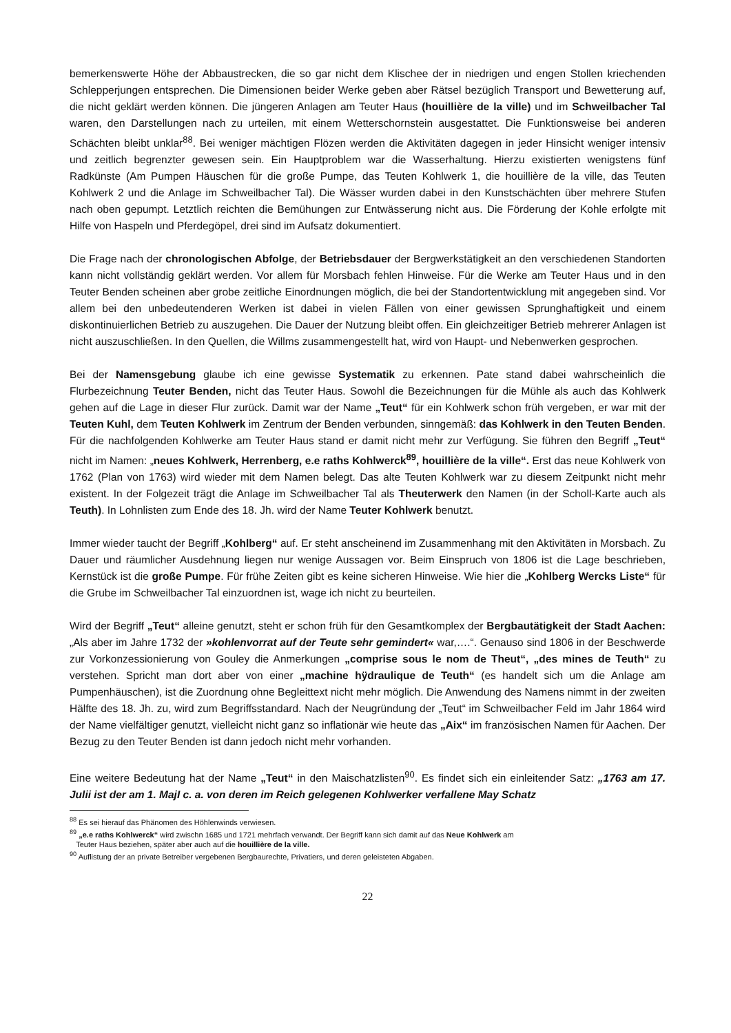bemerkenswerte Höhe der Abbaustrecken, die so gar nicht dem Klischee der in niedrigen und engen Stollen kriechenden Schlepperjungen entsprechen. Die Dimensionen beider Werke geben aber Rätsel bezüglich Transport und Bewetterung auf, die nicht geklärt werden können. Die jüngeren Anlagen am Teuter Haus (houillière de la ville) und im Schweilbacher Tal waren, den Darstellungen nach zu urteilen, mit einem Wetterschornstein ausgestattet. Die Funktionsweise bei anderen Schächten bleibt unklar<sup>88</sup>. Bei weniger mächtigen Flözen werden die Aktivitäten dagegen in jeder Hinsicht weniger intensiv und zeitlich begrenzter gewesen sein. Ein Hauptproblem war die Wasserhaltung. Hierzu existierten wenigstens fünf Radkünste (Am Pumpen Häuschen für die große Pumpe, das Teuten Kohlwerk 1, die houillière de la ville, das Teuten Kohlwerk 2 und die Anlage im Schweilbacher Tal). Die Wässer wurden dabei in den Kunstschächten über mehrere Stufen nach oben gepumpt. Letztlich reichten die Bemühungen zur Entwässerung nicht aus. Die Förderung der Kohle erfolgte mit Hilfe von Haspeln und Pferdegöpel, drei sind im Aufsatz dokumentiert.
Die Frage nach der chronologischen Abfolge, der Betriebsdauer der Bergwerkstätigkeit an den verschiedenen Standorten kann nicht vollständig geklärt werden. Vor allem für Morsbach fehlen Hinweise. Für die Werke am Teuter Haus und in den Teuter Benden scheinen aber grobe zeitliche Einordnungen möglich, die bei der Standortentwicklung mit angegeben sind. Vor allem bei den unbedeutenderen Werken ist dabei in vielen Fällen von einer gewissen Sprunghaftigkeit und einem diskontinuierlichen Betrieb zu auszugehen. Die Dauer der Nutzung bleibt offen. Ein gleichzeitiger Betrieb mehrerer Anlagen ist nicht auszuschließen. In den Quellen, die Willms zusammengestellt hat, wird von Haupt- und Nebenwerken gesprochen.
Bei der Namensgebung glaube ich eine gewisse Systematik zu erkennen. Pate stand dabei wahrscheinlich die Flurbezeichnung Teuter Benden, nicht das Teuter Haus. Sowohl die Bezeichnungen für die Mühle als auch das Kohlwerk gehen auf die Lage in dieser Flur zurück. Damit war der Name „Teut“ für ein Kohlwerk schon früh vergeben, er war mit der Teuten Kuhl, dem Teuten Kohlwerk im Zentrum der Benden verbunden, sinngemäß: das Kohlwerk in den Teuten Benden. Für die nachfolgenden Kohlwerke am Teuter Haus stand er damit nicht mehr zur Verfügung. Sie führen den Begriff „Teut“ nicht im Namen: „neues Kohlwerk, Herrenberg, e.e raths Kohlwerck<sup>89</sup>, houillière de la ville“. Erst das neue Kohlwerk von 1762 (Plan von 1763) wird wieder mit dem Namen belegt. Das alte Teuten Kohlwerk war zu diesem Zeitpunkt nicht mehr existent. In der Folgezeit trägt die Anlage im Schweilbacher Tal als Theuterwerk den Namen (in der Scholl-Karte auch als Teuth). In Lohnlisten zum Ende des 18. Jh. wird der Name Teuter Kohlwerk benutzt.
Immer wieder taucht der Begriff „Kohlberg“ auf. Er steht anscheinend im Zusammenhang mit den Aktivitäten in Morsbach. Zu Dauer und räumlicher Ausdehnung liegen nur wenige Aussagen vor. Beim Einspruch von 1806 ist die Lage beschrieben, Kernstück ist die große Pumpe. Für frühe Zeiten gibt es keine sicheren Hinweise. Wie hier die „Kohlberg Wercks Liste“ für die Grube im Schweilbacher Tal einzuordnen ist, wage ich nicht zu beurteilen.
Wird der Begriff „Teut“ alleine genutzt, steht er schon früh für den Gesamtkomplex der Bergbautätigkeit der Stadt Aachen: „Als aber im Jahre 1732 der »kohlenvorrat auf der Teute sehr gemindert« war,….“. Genauso sind 1806 in der Beschwerde zur Vorkonzessionierung von Gouley die Anmerkungen „comprise sous le nom de Theut“, „des mines de Teuth“ zu verstehen. Spricht man dort aber von einer „machine hÿdraulique de Teuth“ (es handelt sich um die Anlage am Pumpenhäuschen), ist die Zuordnung ohne Begleittext nicht mehr möglich. Die Anwendung des Namens nimmt in der zweiten Hälfte des 18. Jh. zu, wird zum Begriffsstandard. Nach der Neugründung der „Teut“ im Schweilbacher Feld im Jahr 1864 wird der Name vielfältiger genutzt, vielleicht nicht ganz so inflationär wie heute das „Aix“ im französischen Namen für Aachen. Der Bezug zu den Teuter Benden ist dann jedoch nicht mehr vorhanden.
Eine weitere Bedeutung hat der Name „Teut“ in den Maischatzlisten<sup>90</sup>. Es findet sich ein einleitender Satz: „1763 am 17. Julii ist der am 1. MajI c. a. von deren im Reich gelegenen Kohlwerker verfallene May Schatz
<sup>88</sup> Es sei hierauf das Phänomen des Höhlenwinds verwiesen.
<sup>89</sup> „e.e raths Kohlwerck“ wird zwischn 1685 und 1721 mehrfach verwandt. Der Begriff kann sich damit auf das Neue Kohlwerk am
Teuter Haus beziehen, später aber auch auf die houillière de la ville.
<sup>90</sup> Auflistung der an private Betreiber vergebenen Bergbaurechte, Privatiers, und deren geleisteten Abgaben.
22